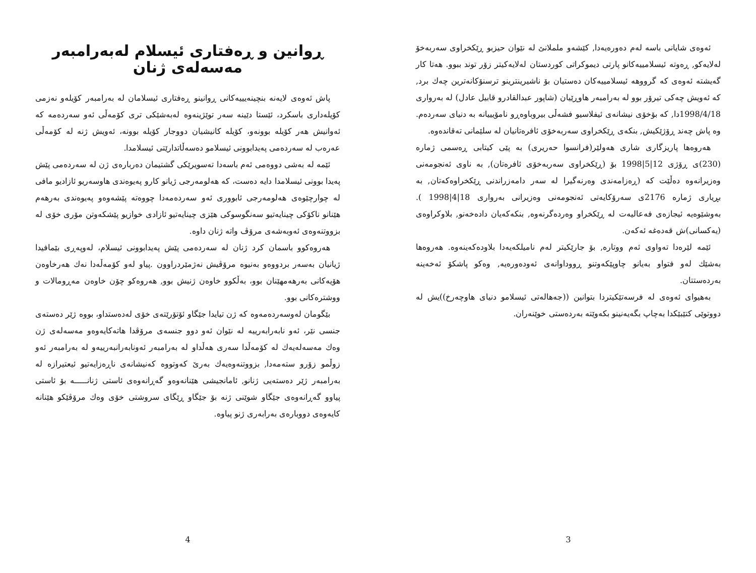ئەوەی شایانی باسە لەم دەورەیەدا, کێشەو ململانێ لە نێوان حیزبو ڕێکخراوی سەربەخۆ لەلایەکو, ڕەوتە ئیسلامییەکانو پارتی دیموکراتی کوردستان لەلایەکیتر زۆر توند ببوو. هەتا کار گەیشتە ئەوەی کە گرووهە ئیسلامییەکان دەستیان بۆ ناشیرینترینو ترسنۆکانەترین چەك برد, کە ئەویش چەکی تیرۆر بوو لە بەرامبەر هاوڕێیان (شاپور عبدالقادرو قابیل عادل) لە بەرواری 1998/4/18دا, کە بۆخۆی نیشانەی ئیفلاسیو فشەڵی بیروباوەڕو نامۆیییانە بە دنیای سەردەم. وە پاش چەند ڕۆژێکیش, بنکەی ڕێکخراوی سەربەخۆی ئافرەتانیان لە سلێمانی تەقاندەوە.
هەروەها پاریزگاری شاری هەولێر(فرانسوا حەریری) بە پێی کیتابی ڕەسمی ژمارە (230)ی ڕۆژی 12|5|1998 بۆ (ڕێکخراوی سەربەخۆی ئافرەتان), بە ناوی ئەنجومەنی وەزیرانەوە دەڵێت کە (ڕەزامەندی وەرنەگیرا لە سەر دامەزراندنی ڕێکخراوەکەتان, بە بڕیاری ژمارە 2176ی سەرۆکایەتی ئەنجومەنی وەزیرانی بەرواری 18|4|1998 ). بەوشێوەیە ئیجازەی فەعالیەت لە ڕێکخراو وەردەگرنەوە, بنکەکەیان دادەخەنو, بلاوکراوەی (یەکسانی)ش قەدەغە ئەکەن.
ئێمە لێرەدا تەواوی ئەم ووتارە, بۆ جارێکیتر لەم نامیلکەیەدا بلاودەکەینەوە. هەروەها بەشێك لەو فتواو بەیانو چاوپێکەوتنو ڕووداوانەی ئەودەورەیە, وەکو پاشکۆ ئەخەینە بەردەستتان.
بەهیوای ئەوەی لە فرسەتێکیتردا بتوانین ((جەهالەتی ئیسلامو دنیای هاوچەرخ))یش لە دووتوێی کتێبێکدا بەچاپ بگەیەنینو بکەوێتە بەردەستی خوێنەران.
3
ڕوانین و ڕەفتاری ئیسلام لەبەرامبەر مەسەلەی ژنان
پاش ئەوەی لایەنە بنچینەیییەکانی ڕوانینو ڕەفتاری ئیسلامان لە بەرامبەر کۆیلەو نەزمی کۆیلەداری باسکرد، ئێستا دێینە سەر توێژینەوە لەبەشێکی تری کۆمەڵی ئەو سەردەمە کە ئەوانیش هەر کۆیلە بوونەو، کۆیلە کانیشیان دووجار کۆیلە بوونە، ئەویش ژنە لە کۆمەڵی عەرەب لە سەردەمی پەیدابوونی ئیسلامو دەسەڵاتدارێتی ئیسلامدا.
ئێمە لە بەشی دووەمی ئەم باسەدا تەسویرێکی گشتیمان دەربارەی ژن لە سەردەمی پێش پەیدا بوونی ئیسلامدا دایە دەست، کە هەلومەرجی ژیانو کارو پەیوەندی هاوسەریو ئازادیو مافی لە چوارچێوەی هەلومەرجی ئابووری ئەو سەردەمەدا چووەتە پێشەوەو پەیوەندی بەرهەم هێنانو ناکۆکی چینایەتیو سەنگوسوکی هێزی چینایەتیو ئازادی خوازیو پێشکەوتن مۆری خۆی لە بزووتنەوەی ئەوبەشەی مرۆڤ واتە ژنان داوە.
هەروەکوو باسمان کرد ژنان لە سەردەمی پێش پەیدابوونی ئیسلام، لەوپەڕی بێمافیدا ژیانیان بەسەر بردووەو بەنیوە مرۆڤیش نەژمێردراوون .پیاو لەو کۆمەڵەدا نەك هەرخاوەن هۆیەکانی بەرهەمهێنان بوو، بەڵکوو خاوەن ژنیش بوو, هەروەکو چۆن خاوەن مەڕومالات و ووشترەکانی بوو.
بێگومان لەوسەردەمەوە کە ژن تیایدا جێگاو ئۆتۆرێتەی خۆی لەدەستداو، بووە ژێر دەستەی جنسی نێر، ئەو نابەرابەرییە لە نێوان ئەو دوو جنسەی مرۆڤدا هاتەکایەوەو مەسەلەی ژن وەك مەسەلەیەك لە کۆمەڵدا سەری هەڵداو لە بەرامبەر ئەونابەرانبەرییەو لە بەرامبەر ئەو زوڵمو زۆرو ستەمەدا, بزووتنەوەیەك بەرێ کەوتووە کەنیشانەی ناڕەزایەتیو ئیعتیرازە لە بەرامبەر ژێر دەستەیی ژنانو, ئامانجیشی هێنانەوەو گەڕانەوەی ئاستی ژنانـــــە بۆ ئاستی پیاوو گەڕانەوەی جێگاو شوێنی ژنە بۆ جێگاو ڕێگای سروشتی خۆی وەك مرۆڤێكو هێنانە کایەوەی دووبارەی بەرابەری ژنو پیاوە.
4